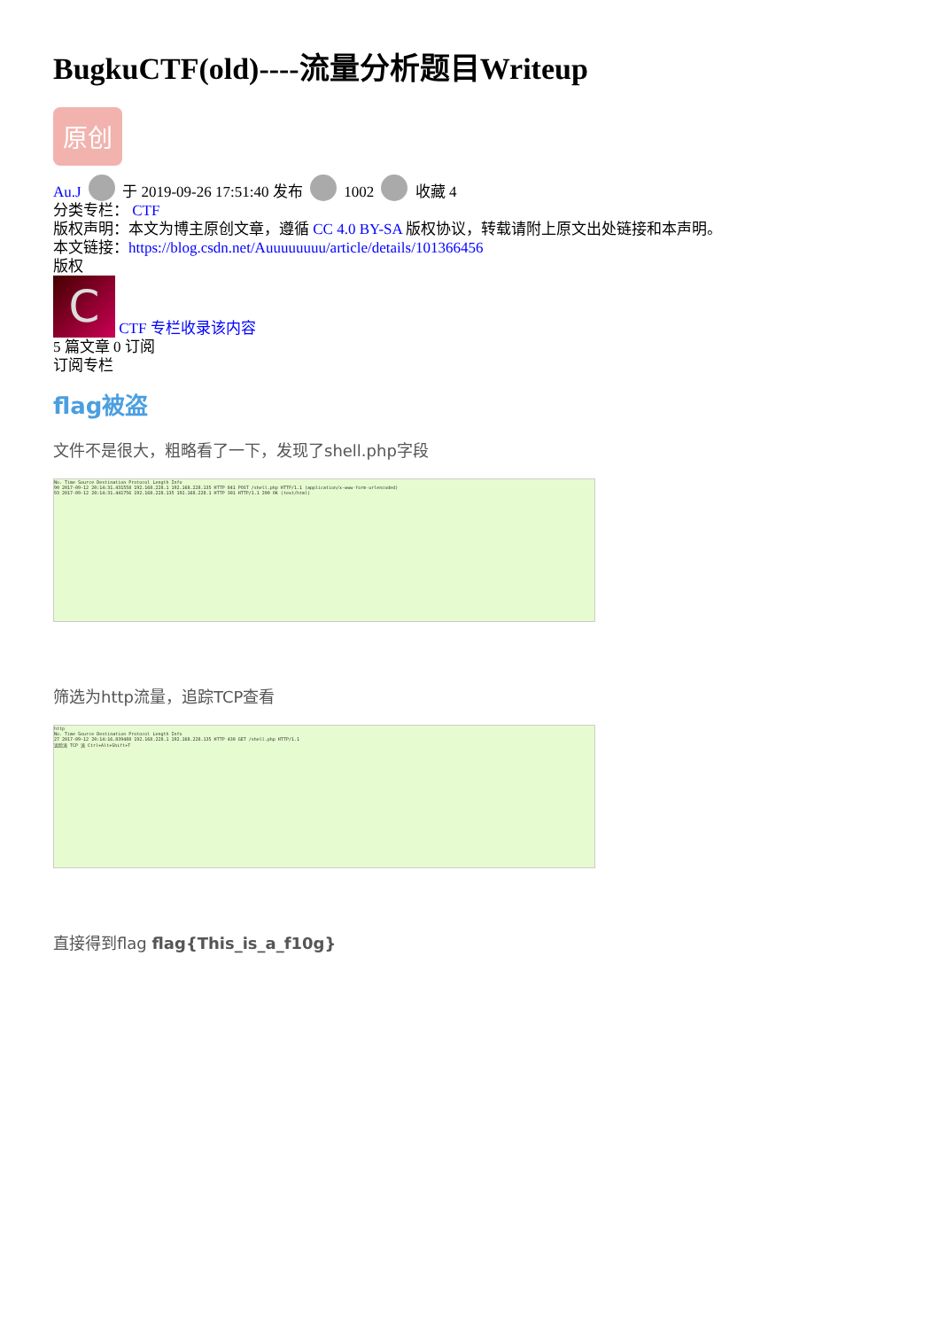BugkuCTF(old)----流量分析题目Writeup
原创
Au.J 于 2019-09-26 17:51:40 发布 1002 收藏 4
分类专栏： CTF
版权声明：本文为博主原创文章，遵循 CC 4.0 BY-SA 版权协议，转载请附上原文出处链接和本声明。
本文链接：https://blog.csdn.net/Auuuuuuuu/article/details/101366456
版权
C CTF 专栏收录该内容
5 篇文章 0 订阅
订阅专栏
flag被盗
文件不是很大，粗略看了一下，发现了shell.php字段
No. Time Source Destination Protocol Length Info
90 2017-09-12 20:14:31.431558 192.168.228.1 192.168.228.135 HTTP 841 POST /shell.php HTTP/1.1 (application/x-www-form-urlencoded)
93 2017-09-12 20:14:31.441756 192.168.228.135 192.168.228.1 HTTP 301 HTTP/1.1 200 OK (text/html)
筛选为http流量，追踪TCP查看
http
No. Time Source Destination Protocol Length Info
27 2017-09-12 20:14:16.839488 192.168.228.1 192.168.228.135 HTTP 430 GET /shell.php HTTP/1.1
追踪流 TCP 流 Ctrl+Alt+Shift+T
直接得到flag flag{This_is_a_f10g}